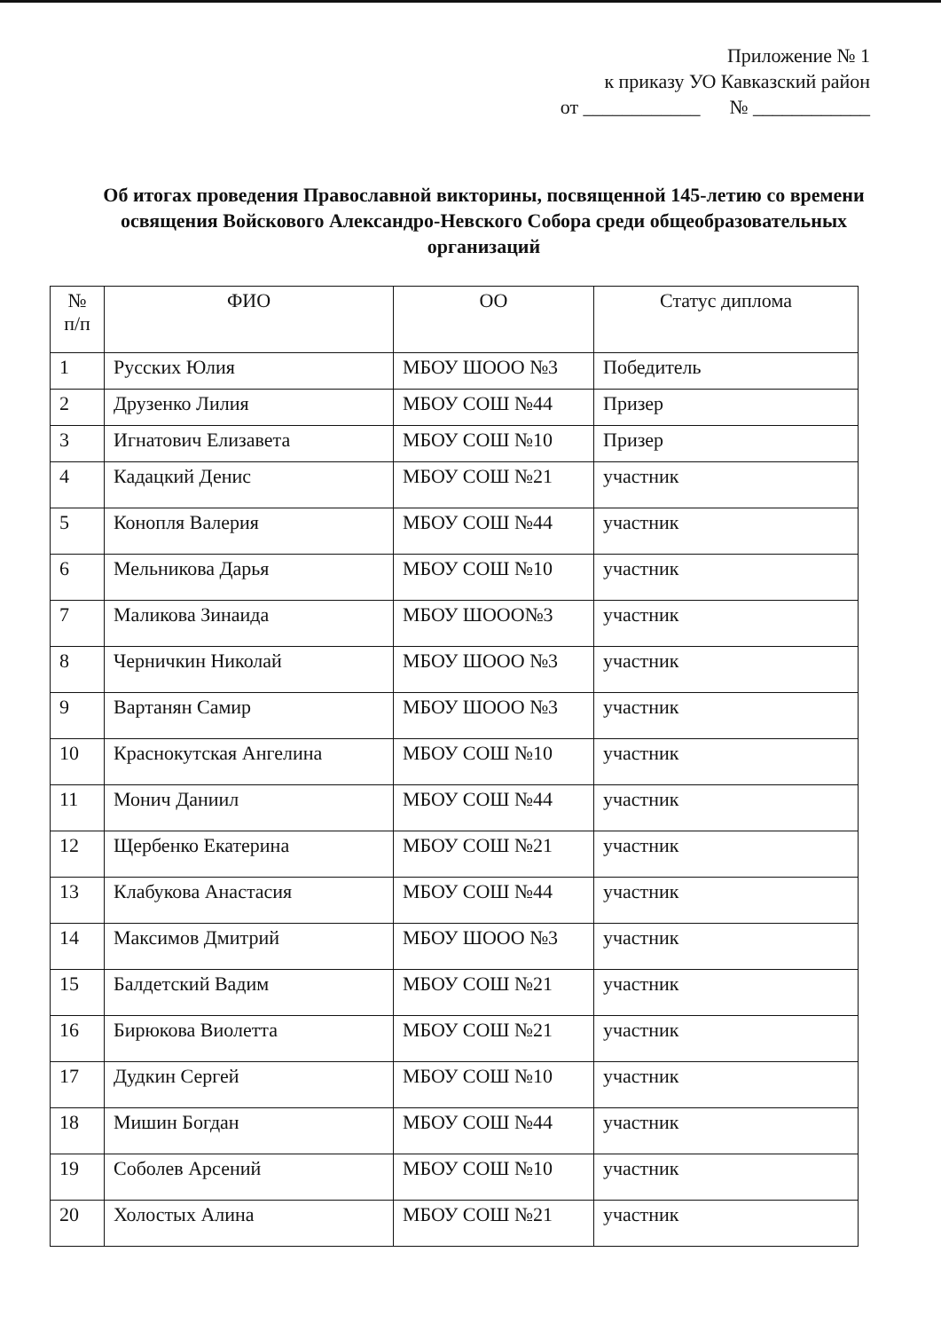Приложение № 1
к приказу УО Кавказский район
от ____________ № ____________
Об итогах проведения Православной викторины, посвященной 145-летию со времени освящения Войскового Александро-Невского Собора среди общеобразовательных организаций
| № п/п | ФИО | ОО | Статус диплома |
| --- | --- | --- | --- |
| 1 | Русских Юлия | МБОУ ШООО №3 | Победитель |
| 2 | Друзенко Лилия | МБОУ СОШ №44 | Призер |
| 3 | Игнатович Елизавета | МБОУ СОШ №10 | Призер |
| 4 | Кадацкий Денис | МБОУ СОШ №21 | участник |
| 5 | Конопля Валерия | МБОУ СОШ №44 | участник |
| 6 | Мельникова Дарья | МБОУ СОШ №10 | участник |
| 7 | Маликова Зинаида | МБОУ ШООО№3 | участник |
| 8 | Черничкин Николай | МБОУ ШООО №3 | участник |
| 9 | Вартанян Самир | МБОУ ШООО №3 | участник |
| 10 | Краснокутская Ангелина | МБОУ СОШ №10 | участник |
| 11 | Монич Даниил | МБОУ СОШ №44 | участник |
| 12 | Щербенко Екатерина | МБОУ СОШ №21 | участник |
| 13 | Клабукова Анастасия | МБОУ СОШ №44 | участник |
| 14 | Максимов Дмитрий | МБОУ ШООО №3 | участник |
| 15 | Балдетский Вадим | МБОУ СОШ №21 | участник |
| 16 | Бирюкова Виолетта | МБОУ СОШ №21 | участник |
| 17 | Дудкин Сергей | МБОУ СОШ №10 | участник |
| 18 | Мишин Богдан | МБОУ СОШ №44 | участник |
| 19 | Соболев Арсений | МБОУ СОШ №10 | участник |
| 20 | Холостых Алина | МБОУ СОШ №21 | участник |